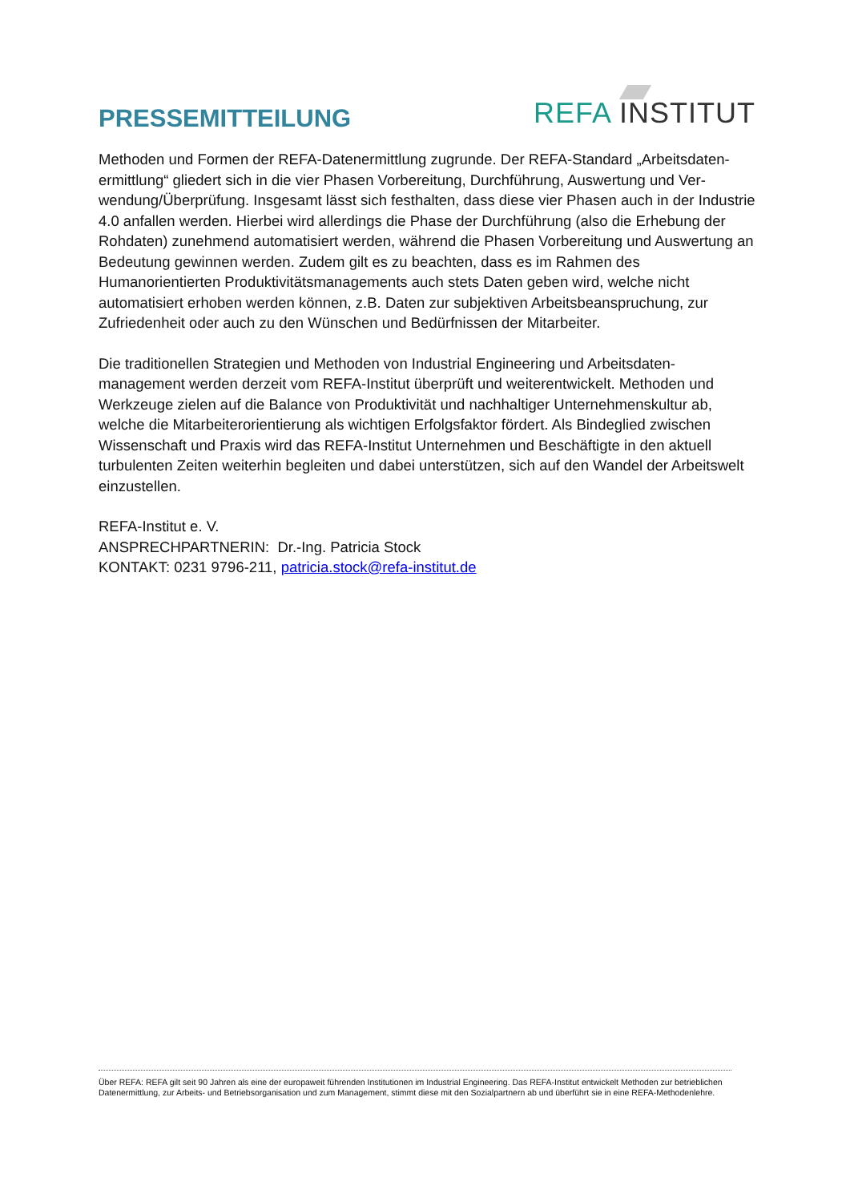PRESSEMITTEILUNG REFA INSTITUT
Methoden und Formen der REFA-Datenermittlung zugrunde. Der REFA-Standard „Arbeitsdaten­ermittlung“ gliedert sich in die vier Phasen Vorbereitung, Durchführung, Auswertung und Ver­wendung/Überprüfung. Insgesamt lässt sich festhalten, dass diese vier Phasen auch in der Industrie 4.0 anfallen werden. Hierbei wird allerdings die Phase der Durchführung (also die Erhebung der Rohdaten) zunehmend automatisiert werden, während die Phasen Vorbereitung und Auswertung an Bedeutung gewinnen werden. Zudem gilt es zu beachten, dass es im Rah­men des Humanorientierten Produktivitätsmanagements auch stets Daten geben wird, welche nicht automatisiert erhoben werden können, z.B. Daten zur subjektiven Arbeitsbeanspruchung, zur Zufriedenheit oder auch zu den Wünschen und Bedürfnissen der Mitarbeiter.
Die traditionellen Strategien und Methoden von Industrial Engineering und Arbeitsdaten­management werden derzeit vom REFA-Institut überprüft und weiterentwickelt. Methoden und Werkzeuge zielen auf die Balance von Produktivität und nachhaltiger Unternehmenskultur ab, welche die Mitarbeiterorientierung als wichtigen Erfolgsfaktor fördert. Als Bindeglied zwischen Wissenschaft und Praxis wird das REFA-Institut Unternehmen und Beschäftigte in den aktuell turbulenten Zeiten weiterhin begleiten und dabei unterstützen, sich auf den Wandel der Arbeitswelt einzustellen.
REFA-Institut e. V.
ANSPRECHPARTNERIN: Dr.-Ing. Patricia Stock
KONTAKT: 0231 9796-211, patricia.stock@refa-institut.de
Über REFA: REFA gilt seit 90 Jahren als eine der europaweit führenden Institutionen im Industrial Engineering. Das REFA-Institut entwickelt Methoden zur betrieblichen Datenermittlung, zur Arbeits- und Betriebsorganisation und zum Management, stimmt diese mit den Sozialpartnern ab und überführt sie in eine REFA-Methodenlehre.